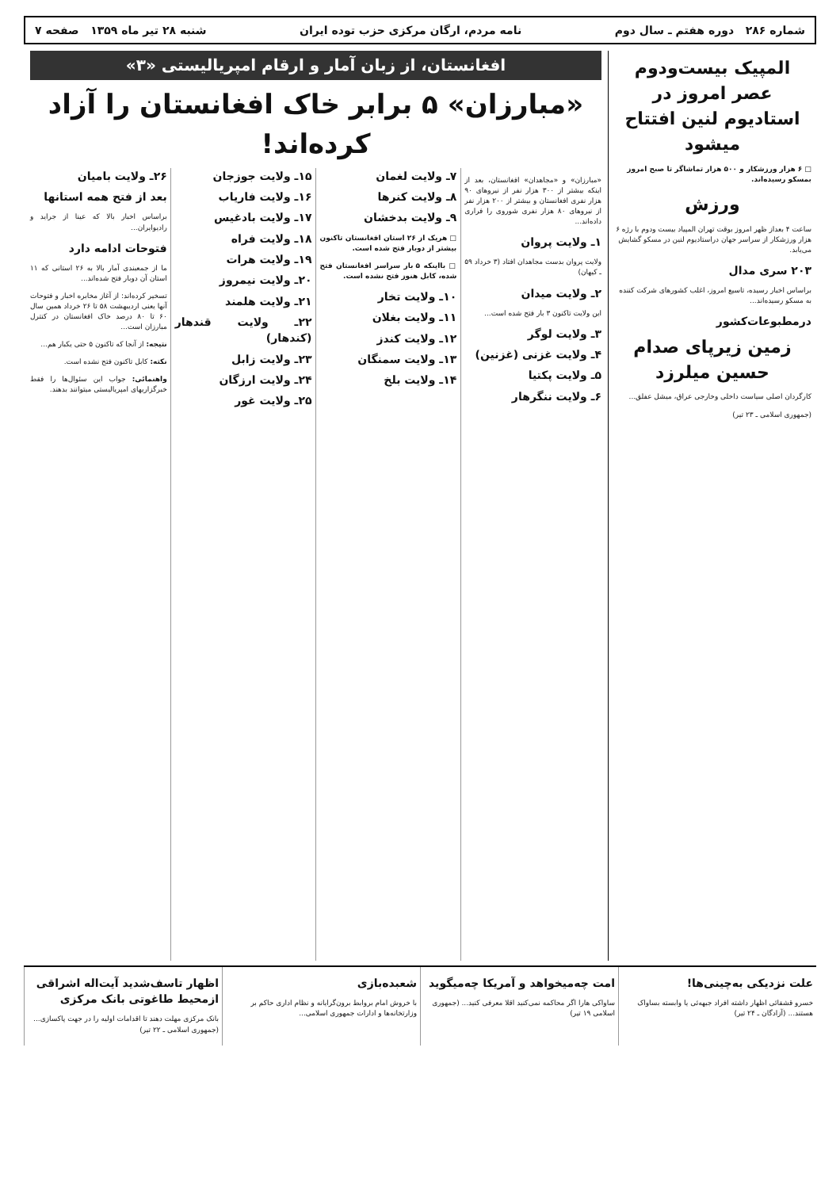شماره ۲۸۶ دوره هفتم ـ سال دوم نامه مردم، ارگان مرکزی حزب توده ایران شنبه ۲۸ تیر ماه ۱۳۵۹ صفحه ۷
المپیک بیست‌ودوم عصر امروز در استادیوم لنین افتتاح میشود
□ ۶ هزار ورزشکار و ۵۰۰ هزار تماشاگر تا صبح امروز بمسکو رسیده‌اند.
ورزش
ساعت ۴ بعداز ظهر امروز بوقت تهران المپیاد بیست ودوم با رژه ۶ هزار ورزشکار از سراسر جهان دراستادیوم لنین در مسکو گشایش می‌یابد.
۲۰۳ سری مدال
براساس اخبار رسیده، تاسیع امروز، اغلب کشورهای شرکت کننده به مسکو رسیده‌اند...
درمطبوعات‌کشور
زمین زیرپای صدام حسین میلرزد
کارگردان اصلی سیاست داخلی وخارجی عراق، میشل عفلق...
(جمهوری اسلامی ـ ۲۳ تیر)
افغانستان، از زبان آمار و ارقام امپریالیستی «۳»
«مبارزان» ۵ برابر خاک افغانستان را آزاد کرده‌اند!
«مبارزان» و «مجاهدان» افغانستان، بعد از اینکه بیشتر از ۳۰۰ هزار نفر از نیروهای ۹۰ هزار نفری افغانستان و بیشتر از ۲۰۰ هزار نفر از نیروهای ۸۰ هزار نفری شوروی را فراری داده‌اند...
۱ـ ولایت پروان
ولایت پروان بدست مجاهدان افتاد (۳ خرداد ۵۹ ـ کیهان)
۲ـ ولایت میدان
این ولایت تاکنون ۳ بار فتح شده است...
۳ـ ولایت لوگر
۴ـ ولایت غزنی (غزنین)
۵ـ ولایت پکتیا
۶ـ ولایت ننگرهار
۷ـ ولایت لغمان
۸ـ ولایت کنرها
۹ـ ولایت بدخشان
□ هریک از ۲۶ استان افغانستان تاکنون بیشتر از دوبار فتح شده است.
□ بااینکه ۵ بار سراسر افغانستان فتح شده، کابل هنوز فتح نشده است.
۱۰ـ ولایت تخار
۱۱ـ ولایت بغلان
۱۲ـ ولایت کندز
۱۳ـ ولایت سمنگان
۱۴ـ ولایت بلخ
۱۵ـ ولایت جوزجان
۱۶ـ ولایت فاریاب
۱۷ـ ولایت بادغیس
۱۸ـ ولایت فراه
۱۹ـ ولایت هرات
۲۰ـ ولایت نیمروز
۲۱ـ ولایت هلمند
۲۲ـ ولایت قندهار (کندهار)
۲۳ـ ولایت زابل
۲۴ـ ولایت ارزگان
۲۵ـ ولایت غور
۲۶ـ ولایت بامیان
بعد از فتح همه استانها
براساس اخبار بالا که عینا از جراید و رادیوایران...
فتوحات ادامه دارد
ما از جمعبندی آمار بالا به ۲۶ استانی که ۱۱ استان آن دوبار فتح شده‌اند...
تسخیر کرده‌اند: از آغاز مخابره اخبار و فتوحات آنها یعنی اردیبهشت ۵۸ تا ۲۶ خرداد همین سال ۶۰ تا ۸۰ درصد خاک افغانستان در کنترل مبارزان است...
نتیجه: از آنجا که تاکنون ۵ حتی یکبار هم...
نکته: کابل تاکنون فتح نشده است.
واهنمائی: جواب این سئوال‌ها را فقط خبرگزاریهای امپریالیستی میتوانند بدهند.
علت نزدیکی به‌چینی‌ها!
خسرو قشقائی اظهار داشته افراد جبهه‌ئی یا وابسته بساواک هستند... (آزادگان ـ ۲۴ تیر)
امت چه‌میخواهد و آمریکا چه‌میگوید
ساواکی هارا اگر محاکمه نمی‌کنید اقلا معرفی کنید... (جمهوری اسلامی ۱۹ تیر)
شعبده‌بازی
با خروش امام بروابط برون‌گرایانه و نظام اداری حاکم بر وزارتخانه‌ها و ادارات جمهوری اسلامی...
اظهار تاسف‌شدید آیت‌اله اشراقی ازمحیط طاغوتی بانک مرکزی
بانک مرکزی مهلت دهند تا اقدامات اولیه را در جهت پاکسازی... (جمهوری اسلامی ـ ۲۲ تیر)